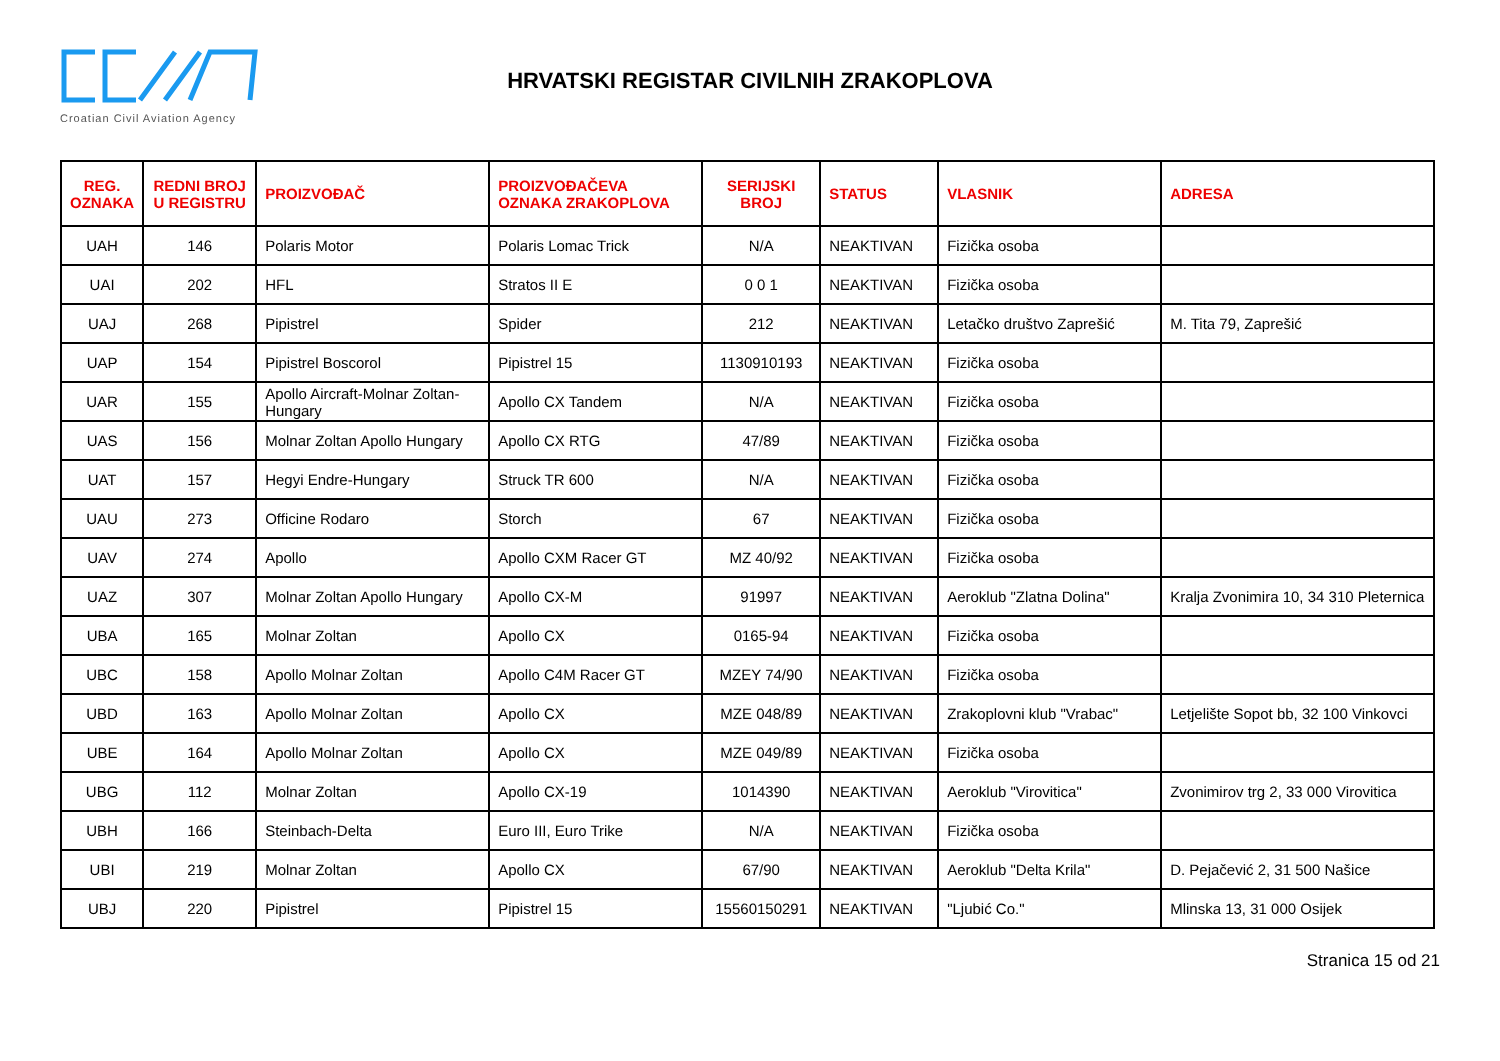Croatian Civil Aviation Agency
HRVATSKI REGISTAR CIVILNIH ZRAKOPLOVA
| REG. OZNAKA | REDNI BROJ U REGISTRU | PROIZVOĐAČ | PROIZVOĐAČEVA OZNAKA ZRAKOPLOVA | SERIJSKI BROJ | STATUS | VLASNIK | ADRESA |
| --- | --- | --- | --- | --- | --- | --- | --- |
| UAH | 146 | Polaris Motor | Polaris Lomac Trick | N/A | NEAKTIVAN | Fizička osoba | |
| UAI | 202 | HFL | Stratos II E | 0 0 1 | NEAKTIVAN | Fizička osoba | |
| UAJ | 268 | Pipistrel | Spider | 212 | NEAKTIVAN | Letačko društvo Zaprešić | M. Tita 79, Zaprešić |
| UAP | 154 | Pipistrel Boscorol | Pipistrel 15 | 1130910193 | NEAKTIVAN | Fizička osoba | |
| UAR | 155 | Apollo Aircraft-Molnar Zoltan-Hungary | Apollo CX Tandem | N/A | NEAKTIVAN | Fizička osoba | |
| UAS | 156 | Molnar Zoltan Apollo Hungary | Apollo CX RTG | 47/89 | NEAKTIVAN | Fizička osoba | |
| UAT | 157 | Hegyi Endre-Hungary | Struck TR 600 | N/A | NEAKTIVAN | Fizička osoba | |
| UAU | 273 | Officine Rodaro | Storch | 67 | NEAKTIVAN | Fizička osoba | |
| UAV | 274 | Apollo | Apollo CXM Racer GT | MZ 40/92 | NEAKTIVAN | Fizička osoba | |
| UAZ | 307 | Molnar Zoltan Apollo Hungary | Apollo CX-M | 91997 | NEAKTIVAN | Aeroklub "Zlatna Dolina" | Kralja Zvonimira 10, 34 310 Pleternica |
| UBA | 165 | Molnar Zoltan | Apollo CX | 0165-94 | NEAKTIVAN | Fizička osoba | |
| UBC | 158 | Apollo Molnar Zoltan | Apollo C4M Racer GT | MZEY 74/90 | NEAKTIVAN | Fizička osoba | |
| UBD | 163 | Apollo Molnar Zoltan | Apollo CX | MZE 048/89 | NEAKTIVAN | Zrakoplovni klub "Vrabac" | Letjelište Sopot bb, 32 100 Vinkovci |
| UBE | 164 | Apollo Molnar Zoltan | Apollo CX | MZE 049/89 | NEAKTIVAN | Fizička osoba | |
| UBG | 112 | Molnar Zoltan | Apollo CX-19 | 1014390 | NEAKTIVAN | Aeroklub "Virovitica" | Zvonimirov trg 2, 33 000 Virovitica |
| UBH | 166 | Steinbach-Delta | Euro III, Euro Trike | N/A | NEAKTIVAN | Fizička osoba | |
| UBI | 219 | Molnar Zoltan | Apollo CX | 67/90 | NEAKTIVAN | Aeroklub "Delta Krila" | D. Pejačević 2, 31 500 Našice |
| UBJ | 220 | Pipistrel | Pipistrel 15 | 15560150291 | NEAKTIVAN | "Ljubić Co." | Mlinska 13, 31 000 Osijek |
Stranica 15 od 21